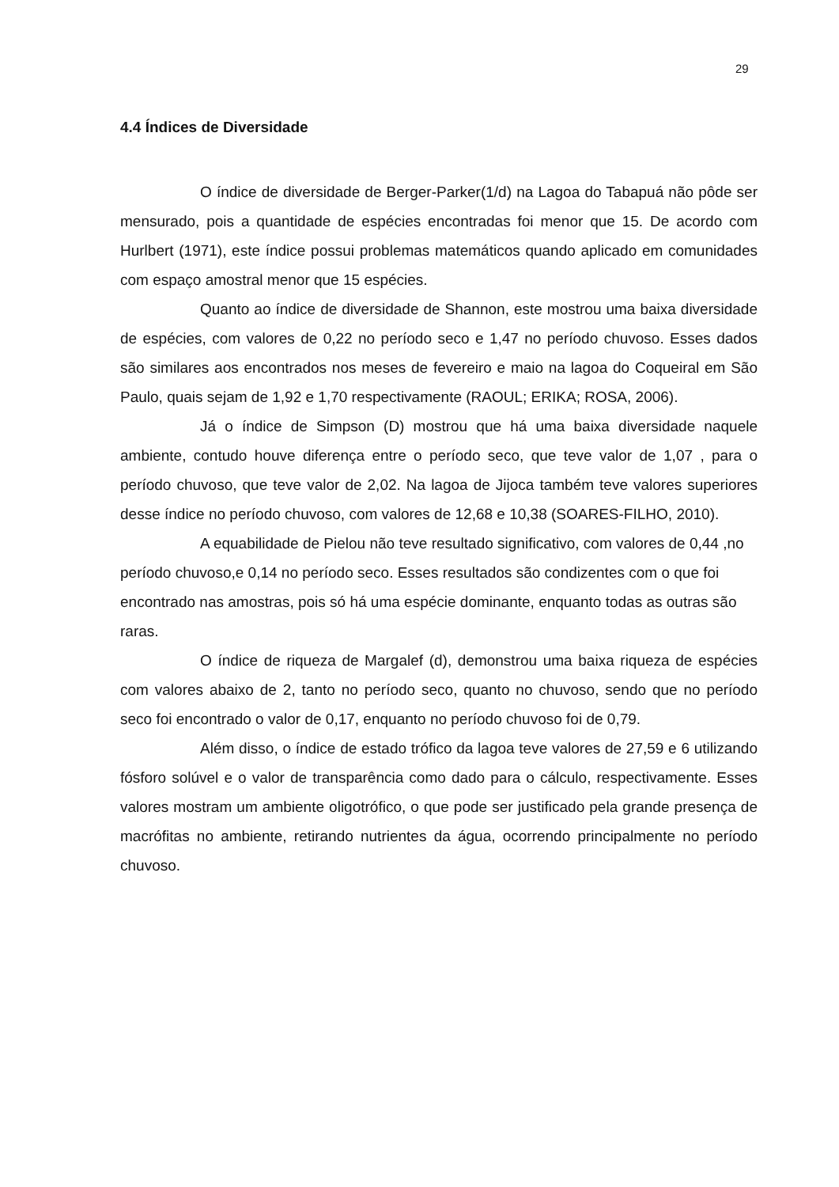29
4.4 Índices de Diversidade
O índice de diversidade de Berger-Parker(1/d) na Lagoa do Tabapuá não pôde ser mensurado, pois a quantidade de espécies encontradas foi menor que 15. De acordo com Hurlbert (1971), este índice possui problemas matemáticos quando aplicado em comunidades com espaço amostral menor que 15 espécies.
Quanto ao índice de diversidade de Shannon, este mostrou uma baixa diversidade de espécies, com valores de 0,22 no período seco e 1,47 no período chuvoso. Esses dados são similares aos encontrados nos meses de fevereiro e maio na lagoa do Coqueiral em São Paulo, quais sejam de 1,92 e 1,70 respectivamente (RAOUL; ERIKA; ROSA, 2006).
Já o índice de Simpson (D) mostrou que há uma baixa diversidade naquele ambiente, contudo houve diferença entre o período seco, que teve valor de 1,07 , para o período chuvoso, que teve valor de 2,02. Na lagoa de Jijoca também teve valores superiores desse índice no período chuvoso, com valores de 12,68 e 10,38 (SOARES-FILHO, 2010).
A equabilidade de Pielou não teve resultado significativo, com valores de 0,44 ,no período chuvoso,e 0,14 no período seco. Esses resultados são condizentes com o que foi encontrado nas amostras, pois só há uma espécie dominante, enquanto todas as outras são raras.
O índice de riqueza de Margalef (d), demonstrou uma baixa riqueza de espécies com valores abaixo de 2, tanto no período seco, quanto no chuvoso, sendo que no período seco foi encontrado o valor de 0,17, enquanto no período chuvoso foi de 0,79.
Além disso, o índice de estado trófico da lagoa teve valores de 27,59 e 6 utilizando fósforo solúvel e o valor de transparência como dado para o cálculo, respectivamente. Esses valores mostram um ambiente oligotrófico, o que pode ser justificado pela grande presença de macrófitas no ambiente, retirando nutrientes da água, ocorrendo principalmente no período chuvoso.